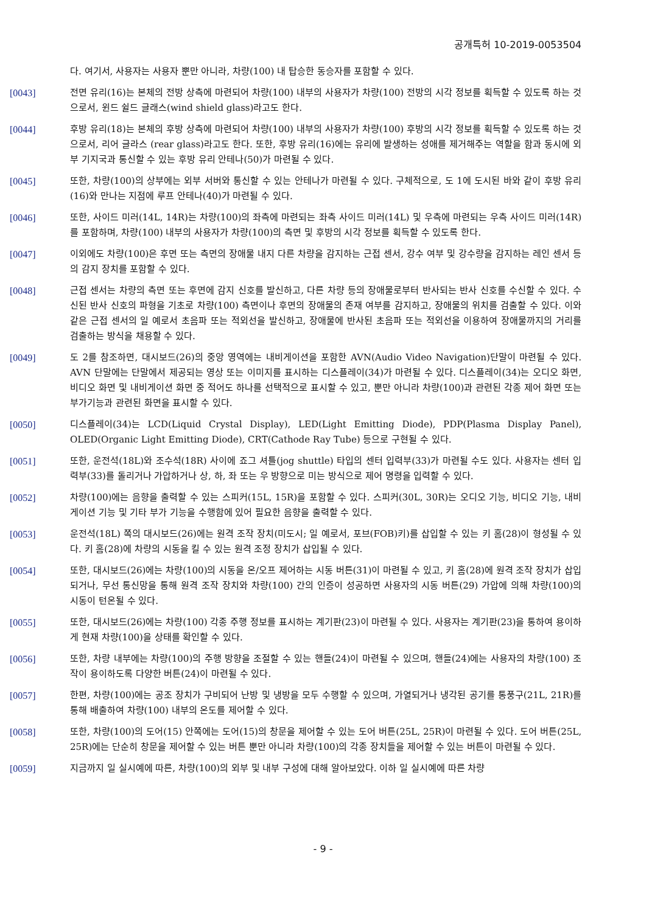공개특허 10-2019-0053504
다. 여기서, 사용자는 사용자 뿐만 아니라, 차량(100) 내 탑승한 동승자를 포함할 수 있다.
[0043] 전면 유리(16)는 본체의 전방 상측에 마련되어 차량(100) 내부의 사용자가 차량(100) 전방의 시각 정보를 획득할 수 있도록 하는 것으로서, 윈드 쉴드 글래스(wind shield glass)라고도 한다.
[0044] 후방 유리(18)는 본체의 후방 상측에 마련되어 차량(100) 내부의 사용자가 차량(100) 후방의 시각 정보를 획득할 수 있도록 하는 것으로서, 리어 글라스 (rear glass)라고도 한다. 또한, 후방 유리(16)에는 유리에 발생하는 성애를 제거해주는 역할을 함과 동시에 외부 기지국과 통신할 수 있는 후방 유리 안테나(50)가 마련될 수 있다.
[0045] 또한, 차량(100)의 상부에는 외부 서버와 통신할 수 있는 안테나가 마련될 수 있다. 구체적으로, 도 1에 도시된 바와 같이 후방 유리(16)와 만나는 지점에 루프 안테나(40)가 마련될 수 있다.
[0046] 또한, 사이드 미러(14L, 14R)는 차량(100)의 좌측에 마련되는 좌측 사이드 미러(14L) 및 우측에 마련되는 우측 사이드 미러(14R)를 포함하며, 차량(100) 내부의 사용자가 차량(100)의 측면 및 후방의 시각 정보를 획득할 수 있도록 한다.
[0047] 이외에도 차량(100)은 후면 또는 측면의 장애물 내지 다른 차량을 감지하는 근접 센서, 강수 여부 및 강수량을 감지하는 레인 센서 등의 감지 장치를 포함할 수 있다.
[0048] 근접 센서는 차량의 측면 또는 후면에 감지 신호를 발신하고, 다른 차량 등의 장애물로부터 반사되는 반사 신호를 수신할 수 있다. 수신된 반사 신호의 파형을 기초로 차량(100) 측면이나 후면의 장애물의 존재 여부를 감지하고, 장애물의 위치를 검출할 수 있다. 이와 같은 근접 센서의 일 예로서 초음파 또는 적외선을 발신하고, 장애물에 반사된 초음파 또는 적외선을 이용하여 장애물까지의 거리를 검출하는 방식을 채용할 수 있다.
[0049] 도 2를 참조하면, 대시보드(26)의 중앙 영역에는 내비게이션을 포함한 AVN(Audio Video Navigation)단말이 마련될 수 있다. AVN 단말에는 단말에서 제공되는 영상 또는 이미지를 표시하는 디스플레이(34)가 마련될 수 있다. 디스플레이(34)는 오디오 화면, 비디오 화면 및 내비게이션 화면 중 적어도 하나를 선택적으로 표시할 수 있고, 뿐만 아니라 차량(100)과 관련된 각종 제어 화면 또는 부가기능과 관련된 화면을 표시할 수 있다.
[0050] 디스플레이(34)는 LCD(Liquid Crystal Display), LED(Light Emitting Diode), PDP(Plasma Display Panel), OLED(Organic Light Emitting Diode), CRT(Cathode Ray Tube) 등으로 구현될 수 있다.
[0051] 또한, 운전석(18L)와 조수석(18R) 사이에 죠그 셔틀(jog shuttle) 타입의 센터 입력부(33)가 마련될 수도 있다. 사용자는 센터 입력부(33)를 돌리거나 가압하거나 상, 하, 좌 또는 우 방향으로 미는 방식으로 제어 명령을 입력할 수 있다.
[0052] 차량(100)에는 음향을 출력할 수 있는 스피커(15L, 15R)을 포함할 수 있다. 스피커(30L, 30R)는 오디오 기능, 비디오 기능, 내비게이션 기능 및 기타 부가 기능을 수행함에 있어 필요한 음향을 출력할 수 있다.
[0053] 운전석(18L) 쪽의 대시보드(26)에는 원격 조작 장치(미도시; 일 예로서, 포브(FOB)키)를 삽입할 수 있는 키 홈(28)이 형성될 수 있다. 키 홈(28)에 차량의 시동을 킬 수 있는 원격 조정 장치가 삽입될 수 있다.
[0054] 또한, 대시보드(26)에는 차량(100)의 시동을 온/오프 제어하는 시동 버튼(31)이 마련될 수 있고, 키 홈(28)에 원격 조작 장치가 삽입되거나, 무선 통신망을 통해 원격 조작 장치와 차량(100) 간의 인증이 성공하면 사용자의 시동 버튼(29) 가압에 의해 차량(100)의 시동이 턴온될 수 있다.
[0055] 또한, 대시보드(26)에는 차량(100) 각종 주행 정보를 표시하는 계기판(23)이 마련될 수 있다. 사용자는 계기판(23)을 통하여 용이하게 현재 차량(100)을 상태를 확인할 수 있다.
[0056] 또한, 차량 내부에는 차량(100)의 주행 방향을 조절할 수 있는 핸들(24)이 마련될 수 있으며, 핸들(24)에는 사용자의 차량(100) 조작이 용이하도록 다양한 버튼(24)이 마련될 수 있다.
[0057] 한편, 차량(100)에는 공조 장치가 구비되어 난방 및 냉방을 모두 수행할 수 있으며, 가열되거나 냉각된 공기를 통풍구(21L, 21R)를 통해 배출하여 차량(100) 내부의 온도를 제어할 수 있다.
[0058] 또한, 차량(100)의 도어(15) 안쪽에는 도어(15)의 창문을 제어할 수 있는 도어 버튼(25L, 25R)이 마련될 수 있다. 도어 버튼(25L, 25R)에는 단순히 창문을 제어할 수 있는 버튼 뿐만 아니라 차량(100)의 각종 장치들을 제어할 수 있는 버튼이 마련될 수 있다.
[0059] 지금까지 일 실시예에 따른, 차량(100)의 외부 및 내부 구성에 대해 알아보았다. 이하 일 실시예에 따른 차량
- 9 -